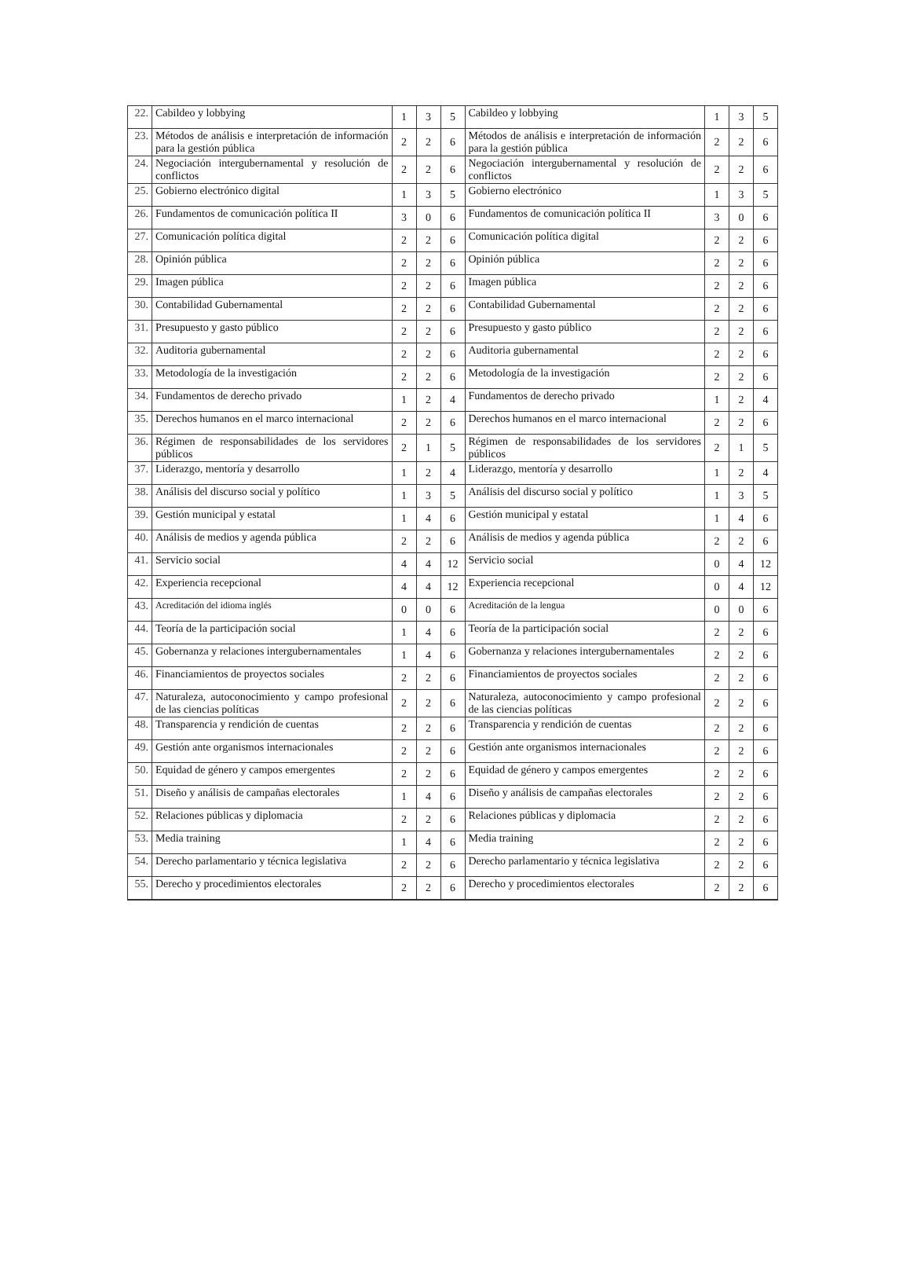| 22. | Cabildeo y lobbying | 1 | 3 | 5 | Cabildeo y lobbying | 1 | 3 | 5 |
| 23. | Métodos de análisis e interpretación de información para la gestión pública | 2 | 2 | 6 | Métodos de análisis e interpretación de información para la gestión pública | 2 | 2 | 6 |
| 24. | Negociación intergubernamental y resolución de conflictos | 2 | 2 | 6 | Negociación intergubernamental y resolución de conflictos | 2 | 2 | 6 |
| 25. | Gobierno electrónico digital | 1 | 3 | 5 | Gobierno electrónico | 1 | 3 | 5 |
| 26. | Fundamentos de comunicación política II | 3 | 0 | 6 | Fundamentos de comunicación política II | 3 | 0 | 6 |
| 27. | Comunicación política digital | 2 | 2 | 6 | Comunicación política digital | 2 | 2 | 6 |
| 28. | Opinión pública | 2 | 2 | 6 | Opinión pública | 2 | 2 | 6 |
| 29. | Imagen pública | 2 | 2 | 6 | Imagen pública | 2 | 2 | 6 |
| 30. | Contabilidad Gubernamental | 2 | 2 | 6 | Contabilidad Gubernamental | 2 | 2 | 6 |
| 31. | Presupuesto y gasto público | 2 | 2 | 6 | Presupuesto y gasto público | 2 | 2 | 6 |
| 32. | Auditoria gubernamental | 2 | 2 | 6 | Auditoria gubernamental | 2 | 2 | 6 |
| 33. | Metodología de la investigación | 2 | 2 | 6 | Metodología de la investigación | 2 | 2 | 6 |
| 34. | Fundamentos de derecho privado | 1 | 2 | 4 | Fundamentos de derecho privado | 1 | 2 | 4 |
| 35. | Derechos humanos en el marco internacional | 2 | 2 | 6 | Derechos humanos en el marco internacional | 2 | 2 | 6 |
| 36. | Régimen de responsabilidades de los servidores públicos | 2 | 1 | 5 | Régimen de responsabilidades de los servidores públicos | 2 | 1 | 5 |
| 37. | Liderazgo, mentoría y desarrollo | 1 | 2 | 4 | Liderazgo, mentoría y desarrollo | 1 | 2 | 4 |
| 38. | Análisis del discurso social y político | 1 | 3 | 5 | Análisis del discurso social y político | 1 | 3 | 5 |
| 39. | Gestión municipal y estatal | 1 | 4 | 6 | Gestión municipal y estatal | 1 | 4 | 6 |
| 40. | Análisis de medios y agenda pública | 2 | 2 | 6 | Análisis de medios y agenda pública | 2 | 2 | 6 |
| 41. | Servicio social | 4 | 4 | 12 | Servicio social | 0 | 4 | 12 |
| 42. | Experiencia recepcional | 4 | 4 | 12 | Experiencia recepcional | 0 | 4 | 12 |
| 43. | Acreditación del idioma inglés | 0 | 0 | 6 | Acreditación de la lengua | 0 | 0 | 6 |
| 44. | Teoría de la participación social | 1 | 4 | 6 | Teoría de la participación social | 2 | 2 | 6 |
| 45. | Gobernanza y relaciones intergubernamentales | 1 | 4 | 6 | Gobernanza y relaciones intergubernamentales | 2 | 2 | 6 |
| 46. | Financiamientos de proyectos sociales | 2 | 2 | 6 | Financiamientos de proyectos sociales | 2 | 2 | 6 |
| 47. | Naturaleza, autoconocimiento y campo profesional de las ciencias políticas | 2 | 2 | 6 | Naturaleza, autoconocimiento y campo profesional de las ciencias políticas | 2 | 2 | 6 |
| 48. | Transparencia y rendición de cuentas | 2 | 2 | 6 | Transparencia y rendición de cuentas | 2 | 2 | 6 |
| 49. | Gestión ante organismos internacionales | 2 | 2 | 6 | Gestión ante organismos internacionales | 2 | 2 | 6 |
| 50. | Equidad de género y campos emergentes | 2 | 2 | 6 | Equidad de género y campos emergentes | 2 | 2 | 6 |
| 51. | Diseño y análisis de campañas electorales | 1 | 4 | 6 | Diseño y análisis de campañas electorales | 2 | 2 | 6 |
| 52. | Relaciones públicas y diplomacia | 2 | 2 | 6 | Relaciones públicas y diplomacia | 2 | 2 | 6 |
| 53. | Media training | 1 | 4 | 6 | Media training | 2 | 2 | 6 |
| 54. | Derecho parlamentario y técnica legislativa | 2 | 2 | 6 | Derecho parlamentario y técnica legislativa | 2 | 2 | 6 |
| 55. | Derecho y procedimientos electorales | 2 | 2 | 6 | Derecho y procedimientos electorales | 2 | 2 | 6 |